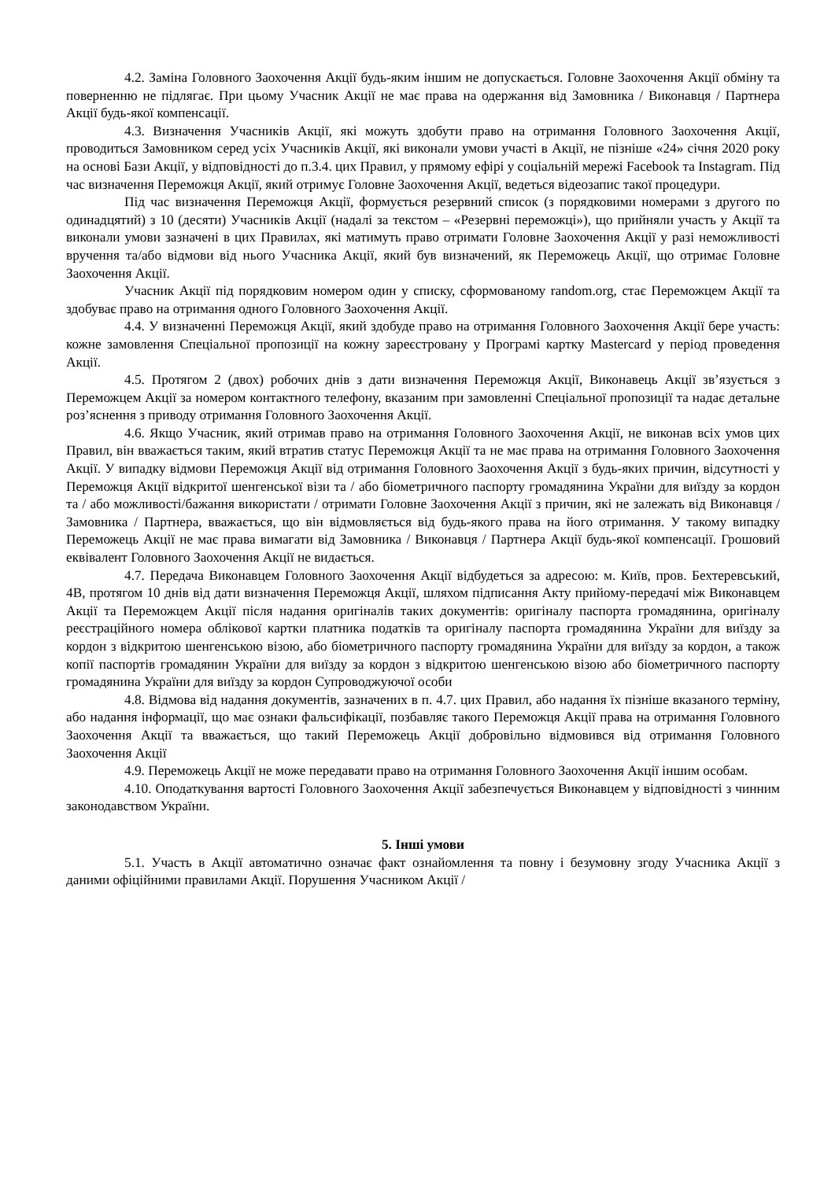4.2. Заміна Головного Заохочення Акції будь-яким іншим не допускається. Головне Заохочення Акції обміну та поверненню не підлягає. При цьому Учасник Акції не має права на одержання від Замовника / Виконавця / Партнера Акції будь-якої компенсації.
4.3. Визначення Учасників Акції, які можуть здобути право на отримання Головного Заохочення Акції, проводиться Замовником серед усіх Учасників Акції, які виконали умови участі в Акції, не пізніше «24» січня 2020 року на основі Бази Акції, у відповідності до п.3.4. цих Правил, у прямому ефірі у соціальній мережі Facebook та Instagram. Під час визначення Переможця Акції, який отримує Головне Заохочення Акції, ведеться відеозапис такої процедури.
Під час визначення Переможця Акції, формується резервний список (з порядковими номерами з другого по одинадцятий) з 10 (десяти) Учасників Акції (надалі за текстом – «Резервні переможці»), що прийняли участь у Акції та виконали умови зазначені в цих Правилах, які матимуть право отримати Головне Заохочення Акції у разі неможливості вручення та/або відмови від нього Учасника Акції, який був визначений, як Переможець Акції, що отримає Головне Заохочення Акції.
Учасник Акції під порядковим номером один у списку, сформованому random.org, стає Переможцем Акції та здобуває право на отримання одного Головного Заохочення Акції.
4.4. У визначенні Переможця Акції, який здобуде право на отримання Головного Заохочення Акції бере участь: кожне замовлення Спеціальної пропозиції на кожну зареєстровану у Програмі картку Mastercard у період проведення Акції.
4.5. Протягом 2 (двох) робочих днів з дати визначення Переможця Акції, Виконавець Акції зв’язується з Переможцем Акції за номером контактного телефону, вказаним при замовленні Спеціальної пропозиції та надає детальне роз’яснення з приводу отримання Головного Заохочення Акції.
4.6. Якщо Учасник, який отримав право на отримання Головного Заохочення Акції, не виконав всіх умов цих Правил, він вважається таким, який втратив статус Переможця Акції та не має права на отримання Головного Заохочення Акції. У випадку відмови Переможця Акції від отримання Головного Заохочення Акції з будь-яких причин, відсутності у Переможця Акції відкритої шенгенської візи та / або біометричного паспорту громадянина України для виїзду за кордон та / або можливості/бажання використати / отримати Головне Заохочення Акції з причин, які не залежать від Виконавця / Замовника / Партнера, вважається, що він відмовляється від будь-якого права на його отримання. У такому випадку Переможець Акції не має права вимагати від Замовника / Виконавця / Партнера Акції будь-якої компенсації. Грошовий еквівалент Головного Заохочення Акції не видається.
4.7. Передача Виконавцем Головного Заохочення Акції відбудеться за адресою: м. Київ, пров. Бехтеревський, 4В, протягом 10 днів від дати визначення Переможця Акції, шляхом підписання Акту прийому-передачі між Виконавцем Акції та Переможцем Акції після надання оригіналів таких документів: оригіналу паспорта громадянина, оригіналу реєстраційного номера облікової картки платника податків та оригіналу паспорта громадянина України для виїзду за кордон з відкритою шенгенською візою, або біометричного паспорту громадянина України для виїзду за кордон, а також копії паспортів громадянин України для виїзду за кордон з відкритою шенгенською візою або біометричного паспорту громадянина України для виїзду за кордон Супроводжуючої особи
4.8. Відмова від надання документів, зазначених в п. 4.7. цих Правил, або надання їх пізніше вказаного терміну, або надання інформації, що має ознаки фальсифікації, позбавляє такого Переможця Акції права на отримання Головного Заохочення Акції та вважається, що такий Переможець Акції добровільно відмовився від отримання Головного Заохочення Акції
4.9. Переможець Акції не може передавати право на отримання Головного Заохочення Акції іншим особам.
4.10. Оподаткування вартості Головного Заохочення Акції забезпечується Виконавцем у відповідності з чинним законодавством України.
5. Інші умови
5.1. Участь в Акції автоматично означає факт ознайомлення та повну і безумовну згоду Учасника Акції з даними офіційними правилами Акції. Порушення Учасником Акції /